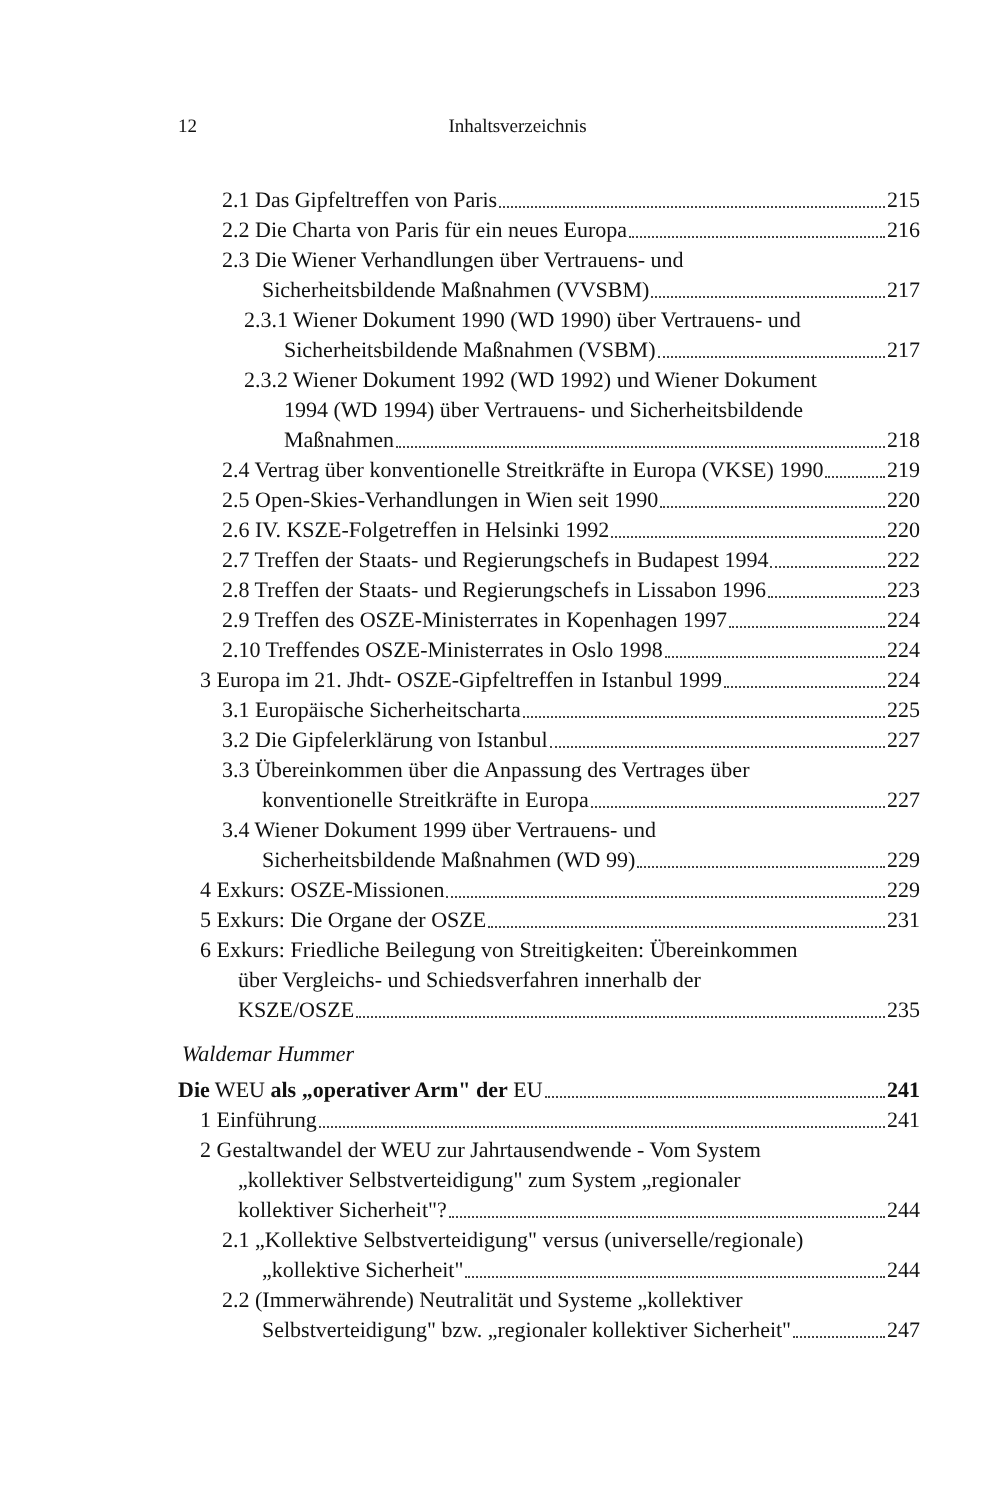12
Inhaltsverzeichnis
2.1 Das Gipfeltreffen von Paris 215
2.2 Die Charta von Paris für ein neues Europa 216
2.3 Die Wiener Verhandlungen über Vertrauens- und
Sicherheitsbildende Maßnahmen (VVSBM) 217
2.3.1 Wiener Dokument 1990 (WD 1990) über Vertrauens- und
Sicherheitsbildende Maßnahmen (VSBM) 217
2.3.2 Wiener Dokument 1992 (WD 1992) und Wiener Dokument
1994 (WD 1994) über Vertrauens- und Sicherheitsbildende
Maßnahmen 218
2.4 Vertrag über konventionelle Streitkräfte in Europa (VKSE) 1990 219
2.5 Open-Skies-Verhandlungen in Wien seit 1990 220
2.6 IV. KSZE-Folgetreffen in Helsinki 1992 220
2.7 Treffen der Staats- und Regierungschefs in Budapest 1994 222
2.8 Treffen der Staats- und Regierungschefs in Lissabon 1996 223
2.9 Treffen des OSZE-Ministerrates in Kopenhagen 1997 224
2.10 Treffendes OSZE-Ministerrates in Oslo 1998 224
3 Europa im 21. Jhdt- OSZE-Gipfeltreffen in Istanbul 1999 224
3.1 Europäische Sicherheitscharta 225
3.2 Die Gipfelerklärung von Istanbul 227
3.3 Übereinkommen über die Anpassung des Vertrages über
konventionelle Streitkräfte in Europa 227
3.4 Wiener Dokument 1999 über Vertrauens- und
Sicherheitsbildende Maßnahmen (WD 99) 229
4 Exkurs: OSZE-Missionen 229
5 Exkurs: Die Organe der OSZE 231
6 Exkurs: Friedliche Beilegung von Streitigkeiten: Übereinkommen
über Vergleichs- und Schiedsverfahren innerhalb der
KSZE/OSZE 235
Waldemar Hummer
Die WEU als „operativer Arm" der EU 241
1 Einführung 241
2 Gestaltwandel der WEU zur Jahrtausendwende - Vom System
„kollektiver Selbstverteidigung" zum System „regionaler
kollektiver Sicherheit"? 244
2.1 „Kollektive Selbstverteidigung" versus (universelle/regionale)
„kollektive Sicherheit" 244
2.2 (Immerwährende) Neutralität und Systeme „kollektiver
Selbstverteidigung" bzw. „regionaler kollektiver Sicherheit" 247